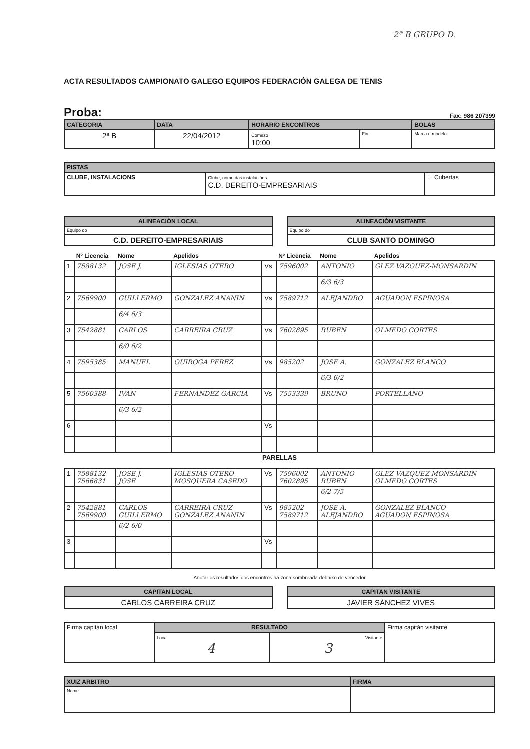2ª B GRUPO D.
ACTA RESULTADOS CAMPIONATO GALEGO EQUIPOS FEDERACIÓN GALEGA DE TENIS
Proba: Fax: 986 207399
| CATEGORIA | DATA | HORARIO ENCONTROS | | BOLAS |
| --- | --- | --- | --- | --- |
| 2ª B | 22/04/2012 | Comezo 10:00 | Fin | Marca e modelo |
| PISTAS | | |
| --- | --- | --- |
| CLUBE, INSTALACIONS | Clube, nome das instalacións C.D. DEREITO-EMPRESARIAIS | ☐ Cubertas |
| ALINEACIÓN LOCAL |
| --- |
| Equipo do |
| C.D. DEREITO-EMPRESARIAIS |
| ALINEACIÓN VISITANTE |
| --- |
| Equipo do |
| CLUB SANTO DOMINGO |
| | Nº Licencia | Nome | Apelidos | | Nº Licencia | Nome | Apelidos |
| --- | --- | --- | --- | --- | --- | --- | --- |
| 1 | 7588132 | JOSE J. | IGLESIAS OTERO | Vs | 7596002 | ANTONIO | GLEZ VAZQUEZ-MONSARDIN |
| | | | | | | 6/3 6/3 | |
| 2 | 7569900 | GUILLERMO | GONZALEZ ANANIN | Vs | 7589712 | ALEJANDRO | AGUADON ESPINOSA |
| | | 6/4 6/3 | | | | | |
| 3 | 7542881 | CARLOS | CARREIRA CRUZ | Vs | 7602895 | RUBEN | OLMEDO CORTES |
| | | 6/0 6/2 | | | | | |
| 4 | 7595385 | MANUEL | QUIROGA PEREZ | Vs | 985202 | JOSE A. | GONZALEZ BLANCO |
| | | | | | | 6/3 6/2 | |
| 5 | 7560388 | IVAN | FERNANDEZ GARCIA | Vs | 7553339 | BRUNO | PORTELLANO |
| | | 6/3 6/2 | | | | | |
| 6 | | | | Vs | | | |
| PARELLAS | | | | | | | |
| 1 | 7588132 7566831 | JOSE J. JOSE | IGLESIAS OTERO MOSQUERA CASEDO | Vs | 7596002 7602895 | ANTONIO RUBEN | GLEZ VAZQUEZ-MONSARDIN OLMEDO CORTES |
| | | | | | | 6/2 7/5 | |
| 2 | 7542881 7569900 | CARLOS GUILLERMO | CARREIRA CRUZ GONZALEZ ANANIN | Vs | 985202 7589712 | JOSE A. ALEJANDRO | GONZALEZ BLANCO AGUADON ESPINOSA |
| | | 6/2 6/0 | | | | | |
| 3 | | | | Vs | | | |
Anotar os resultados dos encontros na zona sombreada debaixo do vencedor
| CAPITAN LOCAL |
| --- |
| CARLOS CARREIRA CRUZ |
| CAPITAN VISITANTE |
| --- |
| JAVIER SÁNCHEZ VIVES |
| Firma capitán local | RESULTADO | | Firma capitán visitante |
| | Local 4 | Visitante 3 | |
| XUIZ ARBITRO | FIRMA |
| --- | --- |
| Nome | |